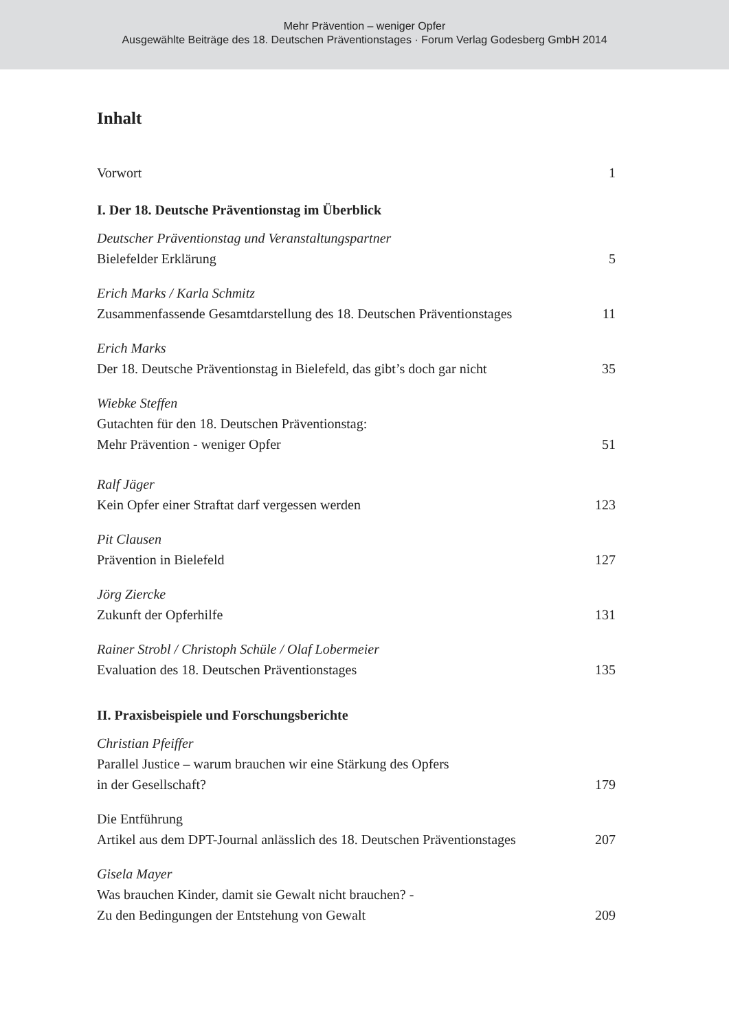Mehr Prävention – weniger Opfer
Ausgewählte Beiträge des 18. Deutschen Präventionstages · Forum Verlag Godesberg GmbH 2014
Inhalt
Vorwort
1
I. Der 18. Deutsche Präventionstag im Überblick
Deutscher Präventionstag und Veranstaltungspartner
Bielefelder Erklärung
5
Erich Marks / Karla Schmitz
Zusammenfassende Gesamtdarstellung des 18. Deutschen Präventionstages
11
Erich Marks
Der 18. Deutsche Präventionstag in Bielefeld, das gibt’s doch gar nicht
35
Wiebke Steffen
Gutachten für den 18. Deutschen Präventionstag:
Mehr Prävention - weniger Opfer
51
Ralf Jäger
Kein Opfer einer Straftat darf vergessen werden
123
Pit Clausen
Prävention in Bielefeld
127
Jörg Ziercke
Zukunft der Opferhilfe
131
Rainer Strobl / Christoph Schüle / Olaf Lobermeier
Evaluation des 18. Deutschen Präventionstages
135
II. Praxisbeispiele und Forschungsberichte
Christian Pfeiffer
Parallel Justice – warum brauchen wir eine Stärkung des Opfers
in der Gesellschaft?
179
Die Entführung
Artikel aus dem DPT-Journal anlässlich des 18. Deutschen Präventionstages
207
Gisela Mayer
Was brauchen Kinder, damit sie Gewalt nicht brauchen? -
Zu den Bedingungen der Entstehung von Gewalt
209